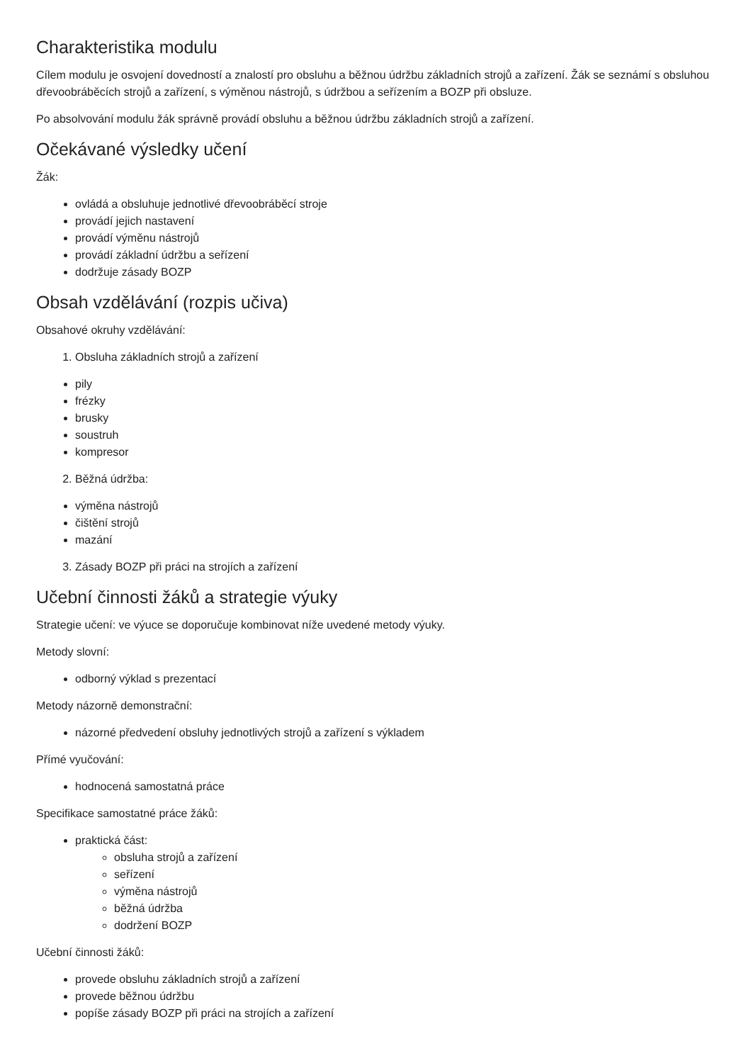Charakteristika modulu
Cílem modulu je osvojení dovedností a znalostí pro obsluhu a běžnou údržbu základních strojů a zařízení. Žák se seznámí s obsluhou dřevoobráběcích strojů a zařízení, s výměnou nástrojů, s údržbou a seřízením a BOZP při obsluze.
Po absolvování modulu žák správně provádí obsluhu a běžnou údržbu základních strojů a zařízení.
Očekávané výsledky učení
Žák:
ovládá a obsluhuje jednotlivé dřevoobráběcí stroje
provádí jejich nastavení
provádí výměnu nástrojů
provádí základní údržbu a seřízení
dodržuje zásady BOZP
Obsah vzdělávání (rozpis učiva)
Obsahové okruhy vzdělávání:
1. Obsluha základních strojů a zařízení
pily
frézky
brusky
soustruh
kompresor
2. Běžná údržba:
výměna nástrojů
čištění strojů
mazání
3. Zásady BOZP při práci na strojích a zařízení
Učební činnosti žáků a strategie výuky
Strategie učení: ve výuce se doporučuje kombinovat níže uvedené metody výuky.
Metody slovní:
odborný výklad s prezentací
Metody názorně demonstrační:
názorné předvedení obsluhy jednotlivých strojů a zařízení s výkladem
Přímé vyučování:
hodnocená samostatná práce
Specifikace samostatné práce žáků:
praktická část:
obsluha strojů a zařízení
seřízení
výměna nástrojů
běžná údržba
dodržení BOZP
Učební činnosti žáků:
provede obsluhu základních strojů a zařízení
provede běžnou údržbu
popíše zásady BOZP při práci na strojích a zařízení